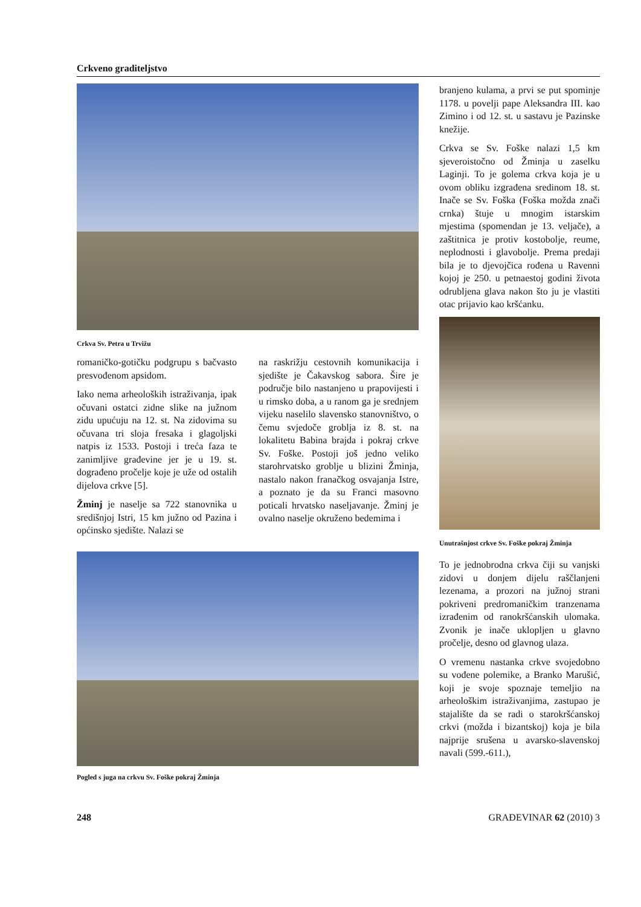Crkveno graditeljstvo
Crkva Sv. Petra u Trvižu
romaničko-gotičku podgrupu s bačvasto presvođenom apsidom.
Iako nema arheoloških istraživanja, ipak očuvani ostatci zidne slike na južnom zidu upućuju na 12. st. Na zidovima su očuvana tri sloja fresaka i glagoljski natpis iz 1533. Postoji i treća faza te zanimljive građevine jer je u 19. st. dograđeno pročelje koje je uže od ostalih dijelova crkve [5].
Žminj je naselje sa 722 stanovnika u središnjoj Istri, 15 km južno od Pazina i općinsko sjedište. Nalazi se
na raskrižju cestovnih komunikacija i sjedište je Čakavskog sabora. Šire je područje bilo nastanjeno u prapovijesti i u rimsko doba, a u ranom ga je srednjem vijeku naselilo slavensko stanovništvo, o čemu svjedoče groblja iz 8. st. na lokalitetu Babina brajda i pokraj crkve Sv. Foške. Postoji još jedno veliko starohrvatsko groblje u blizini Žminja, nastalo nakon franačkog osvajanja Istre, a poznato je da su Franci masovno poticali hrvatsko naseljavanje. Žminj je ovalno naselje okruženo bedemima i
Pogled s juga na crkvu Sv. Foške pokraj Žminja
branjeno kulama, a prvi se put spominje 1178. u povelji pape Aleksandra III. kao Zimino i od 12. st. u sastavu je Pazinske knežije.
Crkva se Sv. Foške nalazi 1,5 km sjeveroistočno od Žminja u zaselku Laginji. To je golema crkva koja je u ovom obliku izgrađena sredinom 18. st. Inače se Sv. Foška (Foška možda znači crnka) štuje u mnogim istarskim mjestima (spomendan je 13. veljače), a zaštitnica je protiv kostobolje, reume, neplodnosti i glavobolje. Prema predaji bila je to djevojčica rođena u Ravenni kojoj je 250. u petnaestoj godini života odrubljena glava nakon što ju je vlastiti otac prijavio kao kršćanku.
Unutrašnjost crkve Sv. Foške pokraj Žminja
To je jednobrodna crkva čiji su vanjski zidovi u donjem dijelu raščlanjeni lezenama, a prozori na južnoj strani pokriveni predromaničkim tranzenama izrađenim od ranokršćanskih ulomaka. Zvonik je inače uklopljen u glavno pročelje, desno od glavnog ulaza.
O vremenu nastanka crkve svojedobno su vođene polemike, a Branko Marušić, koji je svoje spoznaje temeljio na arheološkim istraživanjima, zastupao je stajalište da se radi o starokršćanskoj crkvi (možda i bizantskoj) koja je bila najprije srušena u avarsko-slavenskoj navali (599.-611.),
248 GRAĐEVINAR 62 (2010) 3